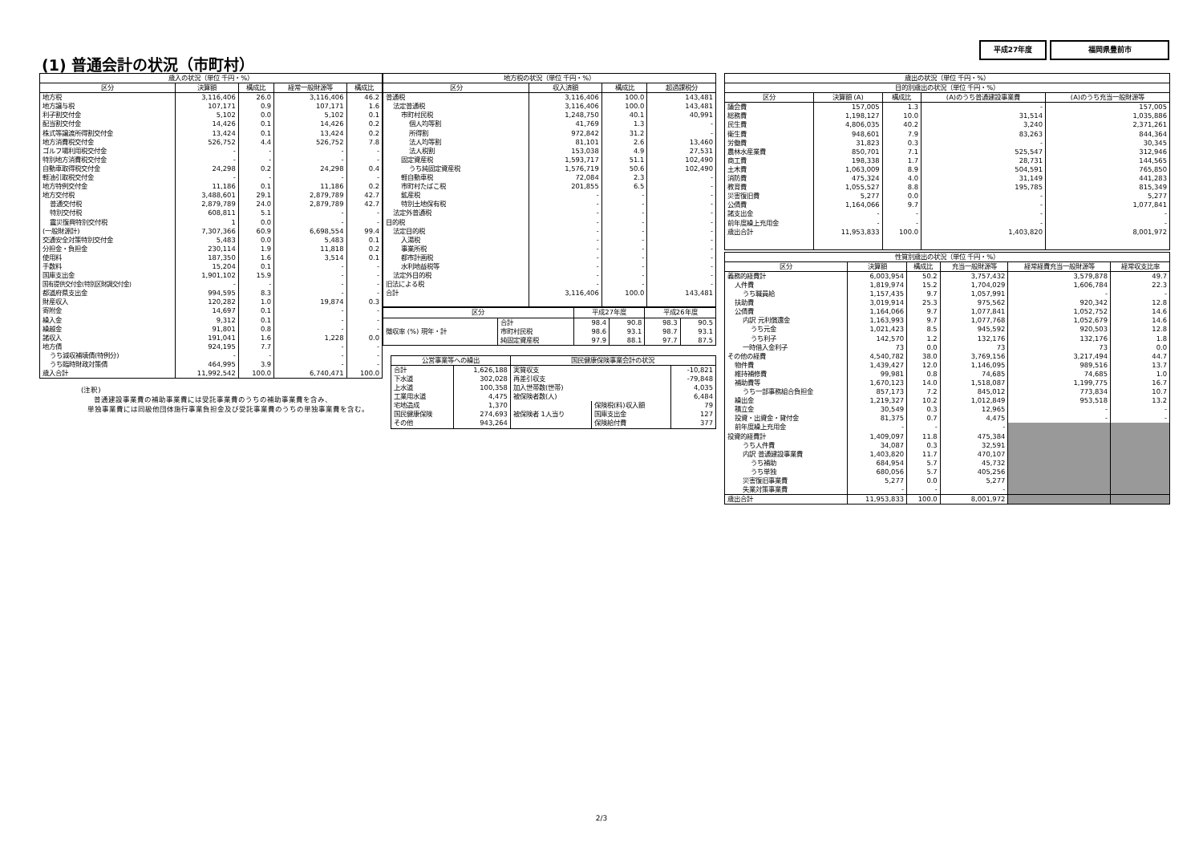平成27年度 福岡県豊前市
(1) 普通会計の状況（市町村）
| 歳入の状況（単位 千円・%） | | | | |
| --- | --- | --- | --- | --- |
| 区分 | 決算額 | 構成比 | 経常一般財源等 | 構成比 |
| 地方税 | 3,116,406 | 26.0 | 3,116,406 | 46.2 |
| 地方譲与税 | 107,171 | 0.9 | 107,171 | 1.6 |
| 利子割交付金 | 5,102 | 0.0 | 5,102 | 0.1 |
| 配当割交付金 | 14,426 | 0.1 | 14,426 | 0.2 |
| 株式等譲渡所得割交付金 | 13,424 | 0.1 | 13,424 | 0.2 |
| 地方消費税交付金 | 526,752 | 4.4 | 526,752 | 7.8 |
| ゴルフ場利用税交付金 | - | - | - | - |
| 特別地方消費税交付金 | - | - | - | - |
| 自動車取得税交付金 | 24,298 | 0.2 | 24,298 | 0.4 |
| 軽油引取税交付金 | - | - | - | - |
| 地方特例交付金 | 11,186 | 0.1 | 11,186 | 0.2 |
| 地方交付税 | 3,488,601 | 29.1 | 2,879,789 | 42.7 |
| 普通交付税 | 2,879,789 | 24.0 | 2,879,789 | 42.7 |
| 特別交付税 | 608,811 | 5.1 | - | - |
| 震災復興特別交付税 | 1 | 0.0 | - | - |
| (一般財源計) | 7,307,366 | 60.9 | 6,698,554 | 99.4 |
| 交通安全対策特別交付金 | 5,483 | 0.0 | 5,483 | 0.1 |
| 分担金・負担金 | 230,114 | 1.9 | 11,818 | 0.2 |
| 使用料 | 187,350 | 1.6 | 3,514 | 0.1 |
| 手数料 | 15,204 | 0.1 | - | - |
| 国庫支出金 | 1,901,102 | 15.9 | - | - |
| 国有提供交付金(特別区財調交付金) | - | - | - | - |
| 都道府県支出金 | 994,595 | 8.3 | - | - |
| 財産収入 | 120,282 | 1.0 | 19,874 | 0.3 |
| 寄附金 | 14,697 | 0.1 | - | - |
| 繰入金 | 9,312 | 0.1 | - | - |
| 繰越金 | 91,801 | 0.8 | - | - |
| 諸収入 | 191,041 | 1.6 | 1,228 | 0.0 |
| 地方債 | 924,195 | 7.7 | - | - |
| うち減収補填債(特例分) | - | - | - | - |
| うち臨時財政対策債 | 464,995 | 3.9 | - | - |
| 歳入合計 | 11,992,542 | 100.0 | 6,740,471 | 100.0 |
(注釈)
普通建設事業費の補助事業費には受託事業費のうちの補助事業費を含み、
単独事業費には同級他団体施行事業負担金及び受託事業費のうちの単独事業費を含む。
| 地方税の状況（単位 千円・%） | | | |
| --- | --- | --- | --- |
| 区分 | 収入済額 | 構成比 | 超過課税分 |
| 普通税 | 3,116,406 | 100.0 | 143,481 |
| 法定普通税 | 3,116,406 | 100.0 | 143,481 |
| 市町村民税 | 1,248,750 | 40.1 | 40,991 |
| 個人均等割 | 41,769 | 1.3 | - |
| 所得割 | 972,842 | 31.2 | - |
| 法人均等割 | 81,101 | 2.6 | 13,460 |
| 法人税割 | 153,038 | 4.9 | 27,531 |
| 固定資産税 | 1,593,717 | 51.1 | 102,490 |
| うち純固定資産税 | 1,576,719 | 50.6 | 102,490 |
| 軽自動車税 | 72,084 | 2.3 | - |
| 市町村たばこ税 | 201,855 | 6.5 | - |
| 鉱産税 | - | - | - |
| 特別土地保有税 | - | - | - |
| 法定外普通税 | - | - | - |
| 目的税 | - | - | - |
| 法定目的税 | - | - | - |
| 入湯税 | - | - | - |
| 事業所税 | - | - | - |
| 都市計画税 | - | - | - |
| 水利地益税等 | - | - | - |
| 法定外目的税 | - | - | - |
| 旧法による税 | - | - | - |
| 合計 | 3,116,406 | 100.0 | 143,481 |
| 区分 | | 平成27年度 | | 平成26年度 | |
| --- | --- | --- | --- | --- | --- |
| 徴収率 (%) 現年・計 | 合計 | 98.4 | 90.8 | 98.3 | 90.5 |
| | 市町村民税 | 98.6 | 93.1 | 98.7 | 93.1 |
| | 純固定資産税 | 97.9 | 88.1 | 97.7 | 87.5 |
| 公営事業等への繰出 | | 国民健康保険事業会計の状況 | | |
| --- | --- | --- | --- | --- |
| 合計 | 1,626,188 | 実質収支 | | -10,821 |
| 下水道 | 302,028 | 再差引収支 | | -79,848 |
| 上水道 | 100,358 | 加入世帯数(世帯) | | 4,035 |
| 工業用水道 | 4,475 | 被保険者数(人) | | 6,484 |
| 宅地造成 | 1,370 | 被保険者 1人当り | 保険税(料)収入額 | 79 |
| 国民健康保険 | 274,693 | | 国庫支出金 | 127 |
| その他 | 943,264 | | 保険給付費 | 377 |
| 歳出の状況（単位 千円・%） | | | | |
| --- | --- | --- | --- | --- |
| 目的別歳出の状況（単位 千円・%） | | | | |
| 区分 | 決算額 (A) | 構成比 | (A)のうち普通建設事業費 | (A)のうち充当一般財源等 |
| 議会費 | 157,005 | 1.3 | - | 157,005 |
| 総務費 | 1,198,127 | 10.0 | 31,514 | 1,035,886 |
| 民生費 | 4,806,035 | 40.2 | 3,240 | 2,371,261 |
| 衛生費 | 948,601 | 7.9 | 83,263 | 844,364 |
| 労働費 | 31,823 | 0.3 | - | 30,345 |
| 農林水産業費 | 850,701 | 7.1 | 525,547 | 312,946 |
| 商工費 | 198,338 | 1.7 | 28,731 | 144,565 |
| 土木費 | 1,063,009 | 8.9 | 504,591 | 765,850 |
| 消防費 | 475,324 | 4.0 | 31,149 | 441,283 |
| 教育費 | 1,055,527 | 8.8 | 195,785 | 815,349 |
| 災害復旧費 | 5,277 | 0.0 | - | 5,277 |
| 公債費 | 1,164,066 | 9.7 | - | 1,077,841 |
| 諸支出金 | - | - | - | - |
| 前年度繰上充用金 | - | - | - | - |
| 歳出合計 | 11,953,833 | 100.0 | 1,403,820 | 8,001,972 |
| 性質別歳出の状況（単位 千円・%） | | | | | |
| --- | --- | --- | --- | --- | --- |
| 区分 | 決算額 | 構成比 | 充当一般財源等 | 経常経費充当一般財源等 | 経常収支比率 |
| 義務的経費計 | 6,003,954 | 50.2 | 3,757,432 | 3,579,878 | 49.7 |
| 人件費 | 1,819,974 | 15.2 | 1,704,029 | 1,606,784 | 22.3 |
| うち職員給 | 1,157,435 | 9.7 | 1,057,991 | - | - |
| 扶助費 | 3,019,914 | 25.3 | 975,562 | 920,342 | 12.8 |
| 公債費 | 1,164,066 | 9.7 | 1,077,841 | 1,052,752 | 14.6 |
| 内訳 元利償還金 | 1,163,993 | 9.7 | 1,077,768 | 1,052,679 | 14.6 |
| うち元金 | 1,021,423 | 8.5 | 945,592 | 920,503 | 12.8 |
| うち利子 | 142,570 | 1.2 | 132,176 | 132,176 | 1.8 |
| 一時借入金利子 | 73 | 0.0 | 73 | 73 | 0.0 |
| その他の経費 | 4,540,782 | 38.0 | 3,769,156 | 3,217,494 | 44.7 |
| 物件費 | 1,439,427 | 12.0 | 1,146,095 | 989,516 | 13.7 |
| 維持補修費 | 99,981 | 0.8 | 74,685 | 74,685 | 1.0 |
| 補助費等 | 1,670,123 | 14.0 | 1,518,087 | 1,199,775 | 16.7 |
| うち一部事務組合負担金 | 857,173 | 7.2 | 845,012 | 773,834 | 10.7 |
| 繰出金 | 1,219,327 | 10.2 | 1,012,849 | 953,518 | 13.2 |
| 積立金 | 30,549 | 0.3 | 12,965 | - | - |
| 投資・出資金・貸付金 | 81,375 | 0.7 | 4,475 | - | - |
| 前年度繰上充用金 | - | - | - | | |
| 投資的経費計 | 1,409,097 | 11.8 | 475,384 | | |
| うち人件費 | 34,087 | 0.3 | 32,591 | | |
| 内訳 普通建設事業費 | 1,403,820 | 11.7 | 470,107 | | |
| うち補助 | 684,954 | 5.7 | 45,732 | | |
| うち単独 | 680,056 | 5.7 | 405,256 | | |
| 災害復旧事業費 | 5,277 | 0.0 | 5,277 | | |
| 失業対策事業費 | - | - | - | | |
| 歳出合計 | 11,953,833 | 100.0 | 8,001,972 | | |
2/3